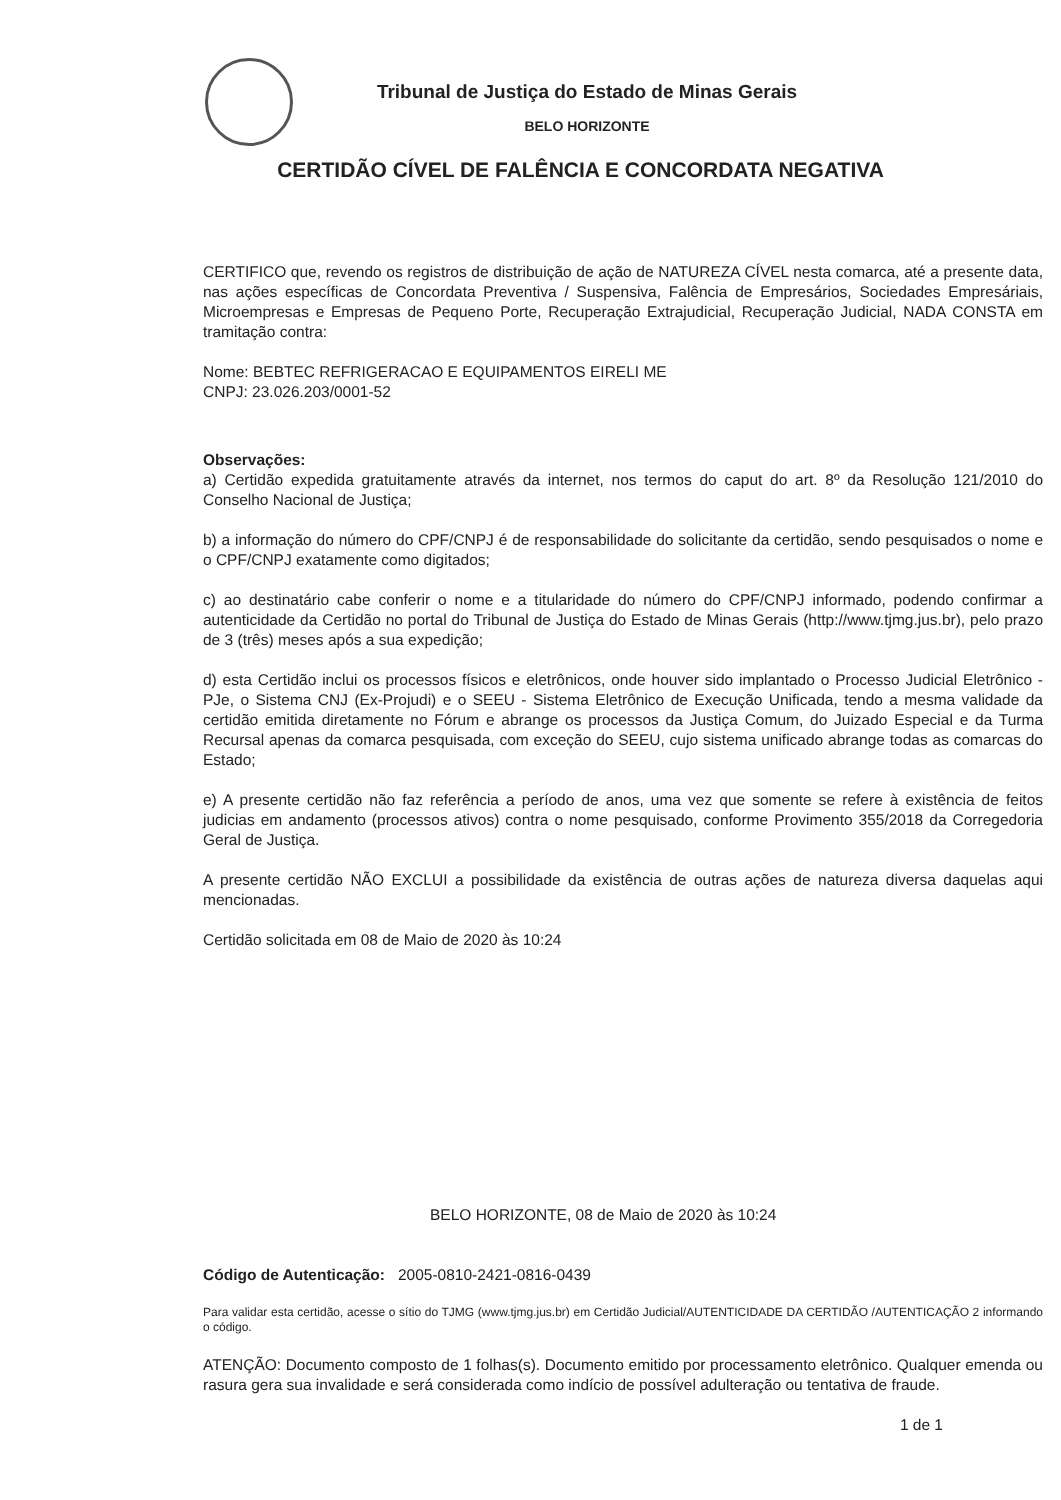Tribunal de Justiça do Estado de Minas Gerais
BELO HORIZONTE
CERTIDÃO CÍVEL DE FALÊNCIA E CONCORDATA NEGATIVA
CERTIFICO que, revendo os registros de distribuição de ação de NATUREZA CÍVEL nesta comarca, até a presente data, nas ações específicas de Concordata Preventiva / Suspensiva, Falência de Empresários, Sociedades Empresáriais, Microempresas e Empresas de Pequeno Porte, Recuperação Extrajudicial, Recuperação Judicial, NADA CONSTA em tramitação contra:
Nome: BEBTEC REFRIGERACAO E EQUIPAMENTOS EIRELI ME
CNPJ: 23.026.203/0001-52
Observações:
a) Certidão expedida gratuitamente através da internet, nos termos do caput do art. 8º da Resolução 121/2010 do Conselho Nacional de Justiça;
b) a informação do número do CPF/CNPJ é de responsabilidade do solicitante da certidão, sendo pesquisados o nome e o CPF/CNPJ exatamente como digitados;
c) ao destinatário cabe conferir o nome e a titularidade do número do CPF/CNPJ informado, podendo confirmar a autenticidade da Certidão no portal do Tribunal de Justiça do Estado de Minas Gerais (http://www.tjmg.jus.br), pelo prazo de 3 (três) meses após a sua expedição;
d) esta Certidão inclui os processos físicos e eletrônicos, onde houver sido implantado o Processo Judicial Eletrônico - PJe, o Sistema CNJ (Ex-Projudi) e o SEEU - Sistema Eletrônico de Execução Unificada, tendo a mesma validade da certidão emitida diretamente no Fórum e abrange os processos da Justiça Comum, do Juizado Especial e da Turma Recursal apenas da comarca pesquisada, com exceção do SEEU, cujo sistema unificado abrange todas as comarcas do Estado;
e) A presente certidão não faz referência a período de anos, uma vez que somente se refere à existência de feitos judicias em andamento (processos ativos) contra o nome pesquisado, conforme Provimento 355/2018 da Corregedoria Geral de Justiça.
A presente certidão NÃO EXCLUI a possibilidade da existência de outras ações de natureza diversa daquelas aqui mencionadas.
Certidão solicitada em 08 de Maio de 2020 às 10:24
BELO HORIZONTE, 08 de Maio de 2020 às 10:24
Código de Autenticação: 2005-0810-2421-0816-0439
Para validar esta certidão, acesse o sítio do TJMG (www.tjmg.jus.br) em Certidão Judicial/AUTENTICIDADE DA CERTIDÃO /AUTENTICAÇÃO 2 informando o código.
ATENÇÃO: Documento composto de 1 folhas(s). Documento emitido por processamento eletrônico. Qualquer emenda ou rasura gera sua invalidade e será considerada como indício de possível adulteração ou tentativa de fraude.
1 de 1